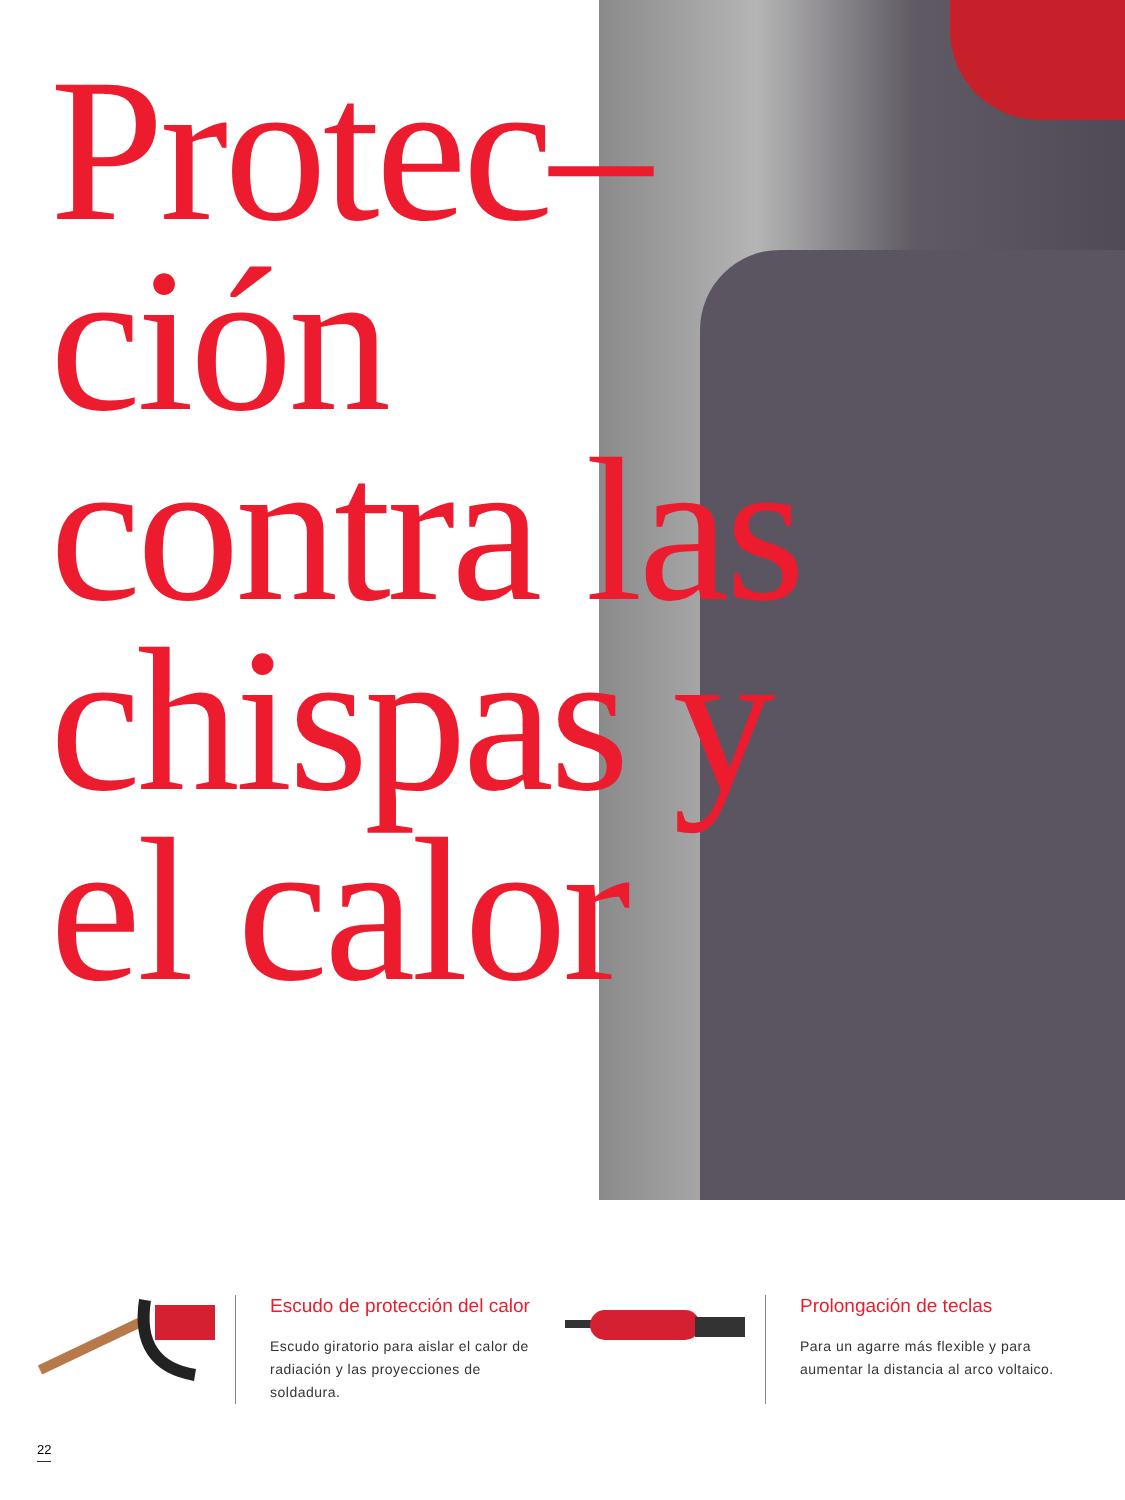Protec–
ción
contra las
chispas y
el calor
Escudo de protección del calor
Escudo giratorio para aislar el calor de radiación y las proyecciones de soldadura.
Prolongación de teclas
Para un agarre más flexible y para aumentar la distancia al arco voltaico.
22